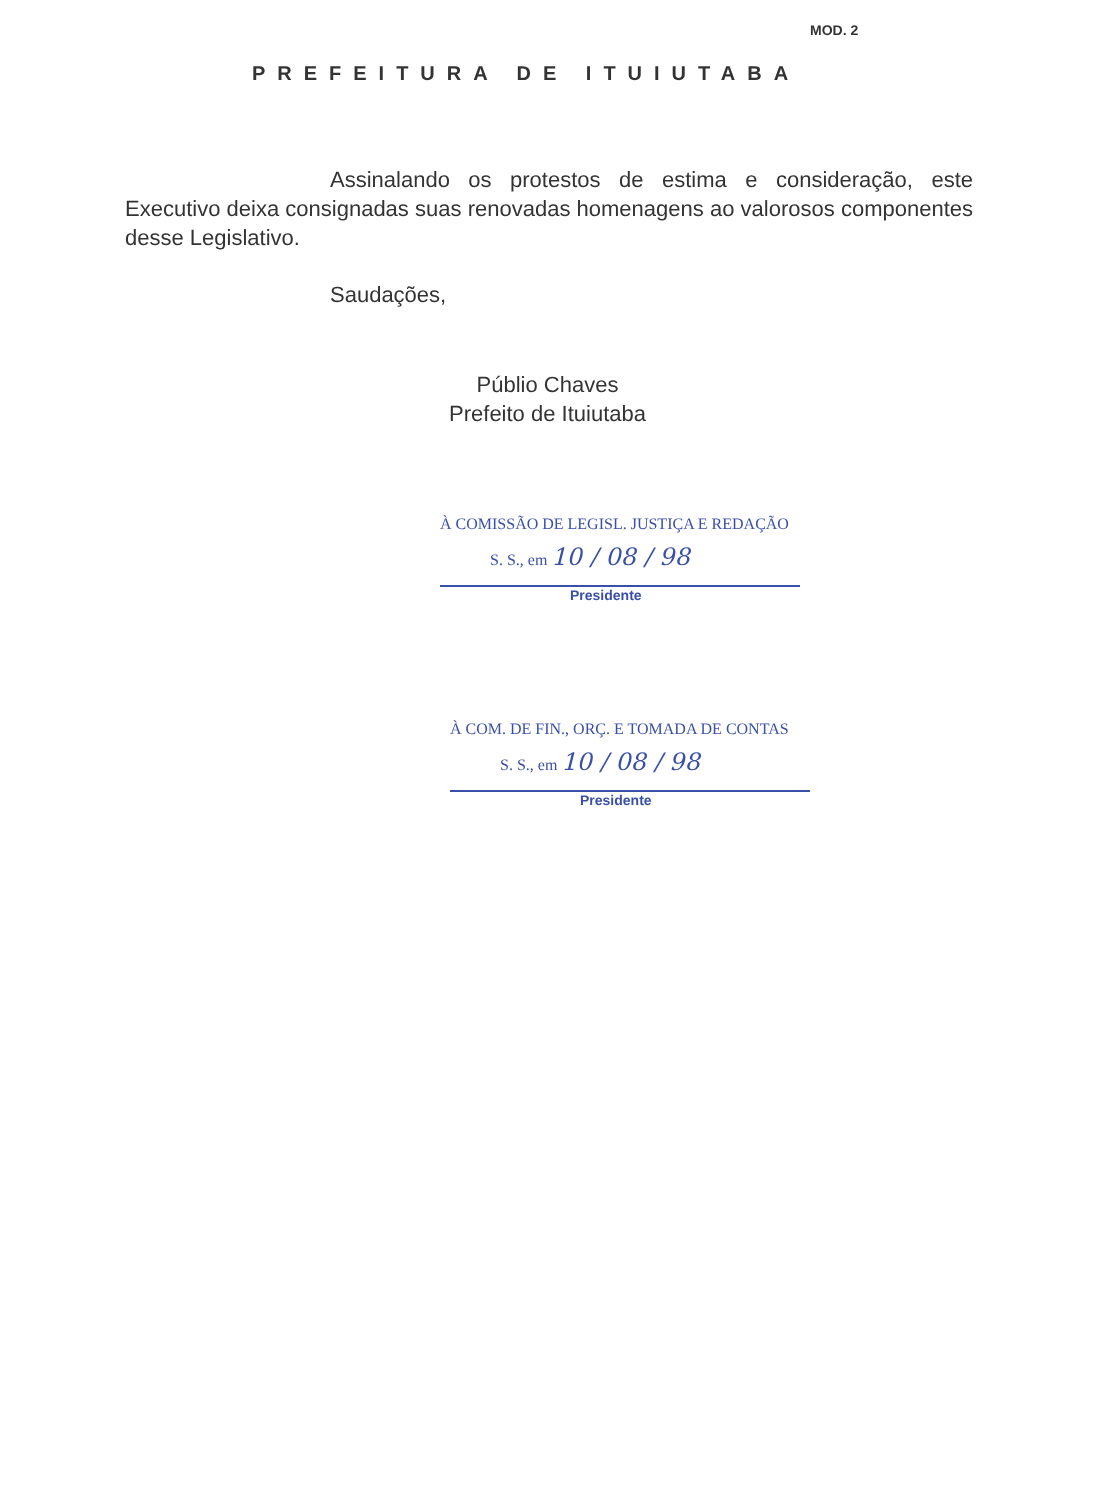MOD. 2
PREFEITURA DE ITUIUTABA
Assinalando os protestos de estima e consideração, este Executivo deixa consignadas suas renovadas homenagens ao valorosos componentes desse Legislativo.
Saudações,
Públio Chaves
Prefeito de Ituiutaba
À COMISSÃO DE LEGISL. JUSTIÇA E REDAÇÃO
S. S., em 10 / 08 / 98
Presidente
À COM. DE FIN., ORÇ. E TOMADA DE CONTAS
S. S., em 10 / 08 / 98
Presidente